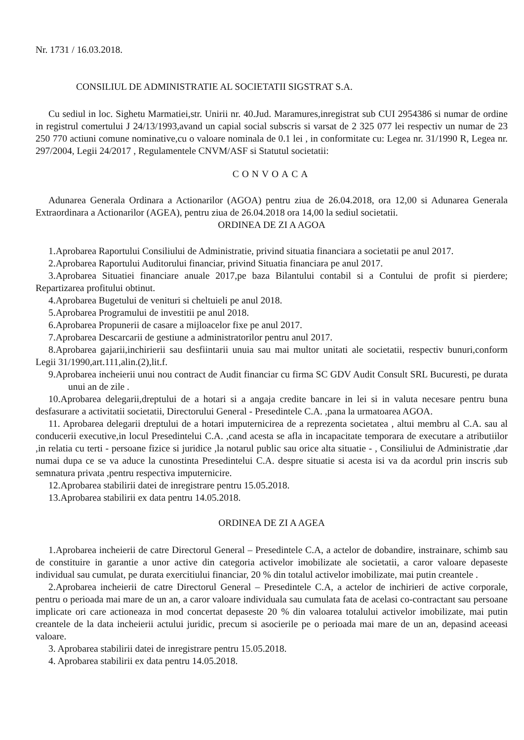Nr. 1731 / 16.03.2018.
CONSILIUL DE ADMINISTRATIE AL SOCIETATII SIGSTRAT S.A.
Cu sediul in loc. Sighetu Marmatiei,str. Unirii nr. 40.Jud. Maramures,inregistrat sub CUI 2954386 si numar de ordine in registrul comertului J 24/13/1993,avand un capial social subscris si varsat de 2 325 077 lei respectiv un numar de 23 250 770 actiuni comune nominative,cu o valoare nominala de 0.1 lei , in conformitate cu: Legea nr. 31/1990 R, Legea nr. 297/2004, Legii 24/2017 , Regulamentele CNVM/ASF si Statutul societatii:
CONVOACA
Adunarea Generala Ordinara a Actionarilor (AGOA) pentru ziua de 26.04.2018, ora 12,00 si Adunarea Generala Extraordinara a Actionarilor (AGEA), pentru ziua de 26.04.2018 ora 14,00 la sediul societatii.
ORDINEA DE ZI A AGOA
1.Aprobarea Raportului Consiliului de Administratie, privind situatia financiara a societatii pe anul 2017.
2.Aprobarea Raportului Auditorului financiar, privind Situatia financiara pe anul 2017.
3.Aprobarea Situatiei financiare anuale 2017,pe baza Bilantului contabil si a Contului de profit si pierdere; Repartizarea profitului obtinut.
4.Aprobarea Bugetului de venituri si cheltuieli pe anul 2018.
5.Aprobarea Programului de investitii pe anul 2018.
6.Aprobarea Propunerii de casare a mijloacelor fixe pe anul 2017.
7.Aprobarea Descarcarii de gestiune a administratorilor pentru anul 2017.
8.Aprobarea gajarii,inchirierii sau desfiintarii unuia sau mai multor unitati ale societatii, respectiv bunuri,conform Legii 31/1990,art.111,alin.(2),lit.f.
9.Aprobarea incheierii unui nou contract de Audit financiar cu firma SC GDV Audit Consult SRL Bucuresti, pe durata unui an de zile .
10.Aprobarea delegarii,dreptului de a hotari si a angaja credite bancare in lei si in valuta necesare pentru buna desfasurare a activitatii societatii, Directorului General - Presedintele C.A. ,pana la urmatoarea AGOA.
11. Aprobarea delegarii dreptului de a hotari imputernicirea de a reprezenta societatea , altui membru al C.A. sau al conducerii executive,in locul Presedintelui C.A. ,cand acesta se afla in incapacitate temporara de executare a atributiilor ,in relatia cu terti - persoane fizice si juridice ,la notarul public sau orice alta situatie - , Consiliului de Administratie ,dar numai dupa ce se va aduce la cunostinta Presedintelui C.A. despre situatie si acesta isi va da acordul prin inscris sub semnatura privata ,pentru respectiva imputernicire.
12.Aprobarea stabilirii datei de inregistrare pentru 15.05.2018.
13.Aprobarea stabilirii ex data pentru 14.05.2018.
ORDINEA DE ZI A AGEA
1.Aprobarea incheierii de catre Directorul General – Presedintele C.A, a actelor de dobandire, instrainare, schimb sau de constituire in garantie a unor active din categoria activelor imobilizate ale societatii, a caror valoare depaseste individual sau cumulat, pe durata exercitiului financiar, 20 % din totalul activelor imobilizate, mai putin creantele .
2.Aprobarea incheierii de catre Directorul General – Presedintele C.A, a actelor de inchirieri de active corporale, pentru o perioada mai mare de un an, a caror valoare individuala sau cumulata fata de acelasi co-contractant sau persoane implicate ori care actioneaza in mod concertat depaseste 20 % din valoarea totalului activelor imobilizate, mai putin creantele de la data incheierii actului juridic, precum si asocierile pe o perioada mai mare de un an, depasind aceeasi valoare.
3. Aprobarea stabilirii datei de inregistrare pentru 15.05.2018.
4. Aprobarea stabilirii ex data pentru 14.05.2018.